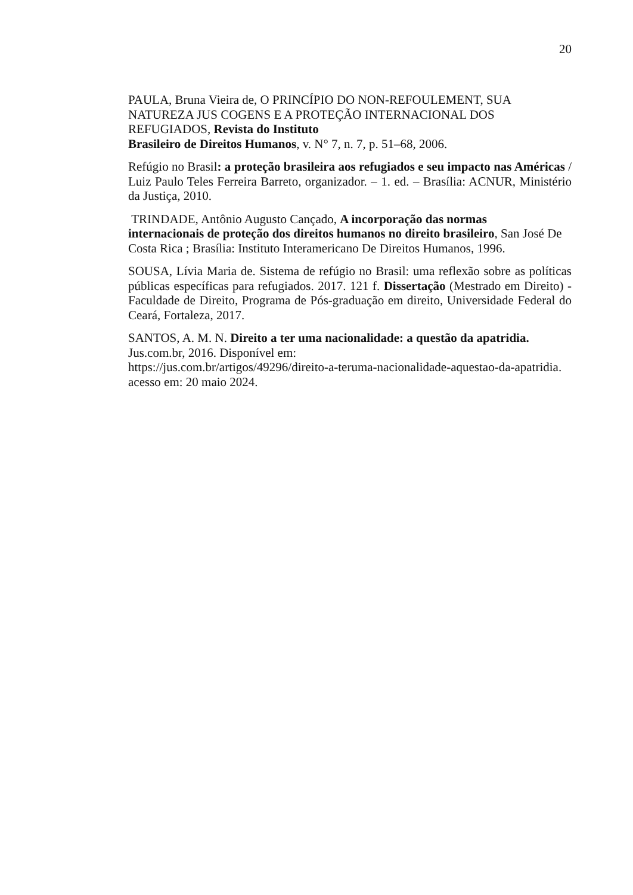20
PAULA, Bruna Vieira de, O PRINCÍPIO DO NON-REFOULEMENT, SUA NATUREZA JUS COGENS E A PROTEÇÃO INTERNACIONAL DOS REFUGIADOS, Revista do Instituto
Brasileiro de Direitos Humanos, v. N° 7, n. 7, p. 51–68, 2006.
Refúgio no Brasil: a proteção brasileira aos refugiados e seu impacto nas Américas / Luiz Paulo Teles Ferreira Barreto, organizador. – 1. ed. – Brasília: ACNUR, Ministério da Justiça, 2010.
TRINDADE, Antônio Augusto Cançado, A incorporação das normas
internacionais de proteção dos direitos humanos no direito brasileiro, San José De Costa Rica ; Brasília: Instituto Interamericano De Direitos Humanos, 1996.
SOUSA, Lívia Maria de. Sistema de refúgio no Brasil: uma reflexão sobre as políticas públicas específicas para refugiados. 2017. 121 f. Dissertação (Mestrado em Direito) - Faculdade de Direito, Programa de Pós-graduação em direito, Universidade Federal do Ceará, Fortaleza, 2017.
SANTOS, A. M. N. Direito a ter uma nacionalidade: a questão da apatridia.
Jus.com.br, 2016. Disponível em:
https://jus.com.br/artigos/49296/direito-a-teruma-nacionalidade-aquestao-da-apatridia.
acesso em: 20 maio 2024.